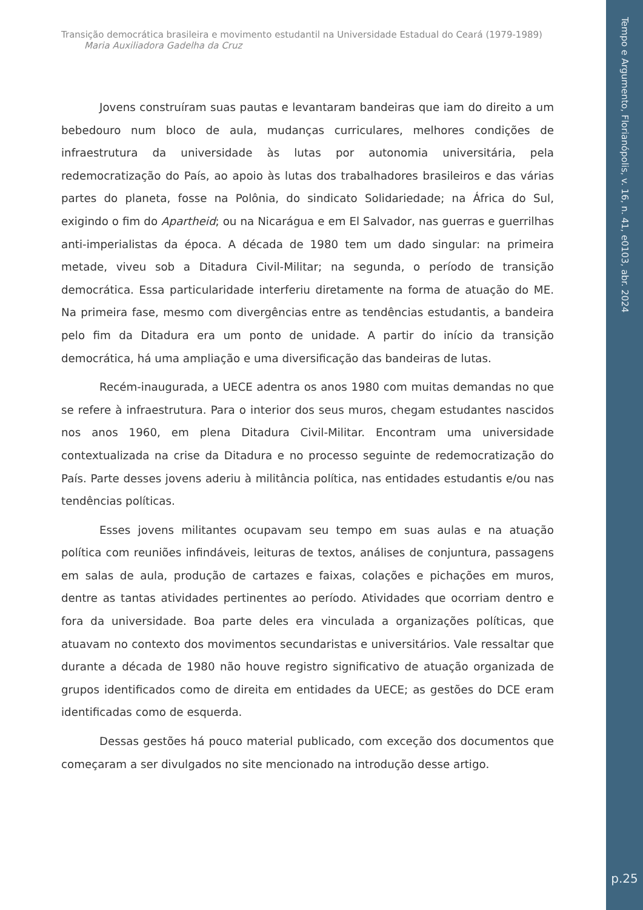Tempo e Argumento, Florianópolis, v. 16, n. 41, e0103, abr. 2024
p.25
Transição democrática brasileira e movimento estudantil na Universidade Estadual do Ceará (1979-1989)
Maria Auxiliadora Gadelha da Cruz
Jovens construíram suas pautas e levantaram bandeiras que iam do direito a um bebedouro num bloco de aula, mudanças curriculares, melhores condições de infraestrutura da universidade às lutas por autonomia universitária, pela redemocratização do País, ao apoio às lutas dos trabalhadores brasileiros e das várias partes do planeta, fosse na Polônia, do sindicato Solidariedade; na África do Sul, exigindo o fim do Apartheid; ou na Nicarágua e em El Salvador, nas guerras e guerrilhas anti-imperialistas da época. A década de 1980 tem um dado singular: na primeira metade, viveu sob a Ditadura Civil-Militar; na segunda, o período de transição democrática. Essa particularidade interferiu diretamente na forma de atuação do ME. Na primeira fase, mesmo com divergências entre as tendências estudantis, a bandeira pelo fim da Ditadura era um ponto de unidade. A partir do início da transição democrática, há uma ampliação e uma diversificação das bandeiras de lutas.
Recém-inaugurada, a UECE adentra os anos 1980 com muitas demandas no que se refere à infraestrutura. Para o interior dos seus muros, chegam estudantes nascidos nos anos 1960, em plena Ditadura Civil-Militar. Encontram uma universidade contextualizada na crise da Ditadura e no processo seguinte de redemocratização do País. Parte desses jovens aderiu à militância política, nas entidades estudantis e/ou nas tendências políticas.
Esses jovens militantes ocupavam seu tempo em suas aulas e na atuação política com reuniões infindáveis, leituras de textos, análises de conjuntura, passagens em salas de aula, produção de cartazes e faixas, colações e pichações em muros, dentre as tantas atividades pertinentes ao período. Atividades que ocorriam dentro e fora da universidade. Boa parte deles era vinculada a organizações políticas, que atuavam no contexto dos movimentos secundaristas e universitários. Vale ressaltar que durante a década de 1980 não houve registro significativo de atuação organizada de grupos identificados como de direita em entidades da UECE; as gestões do DCE eram identificadas como de esquerda.
Dessas gestões há pouco material publicado, com exceção dos documentos que começaram a ser divulgados no site mencionado na introdução desse artigo.